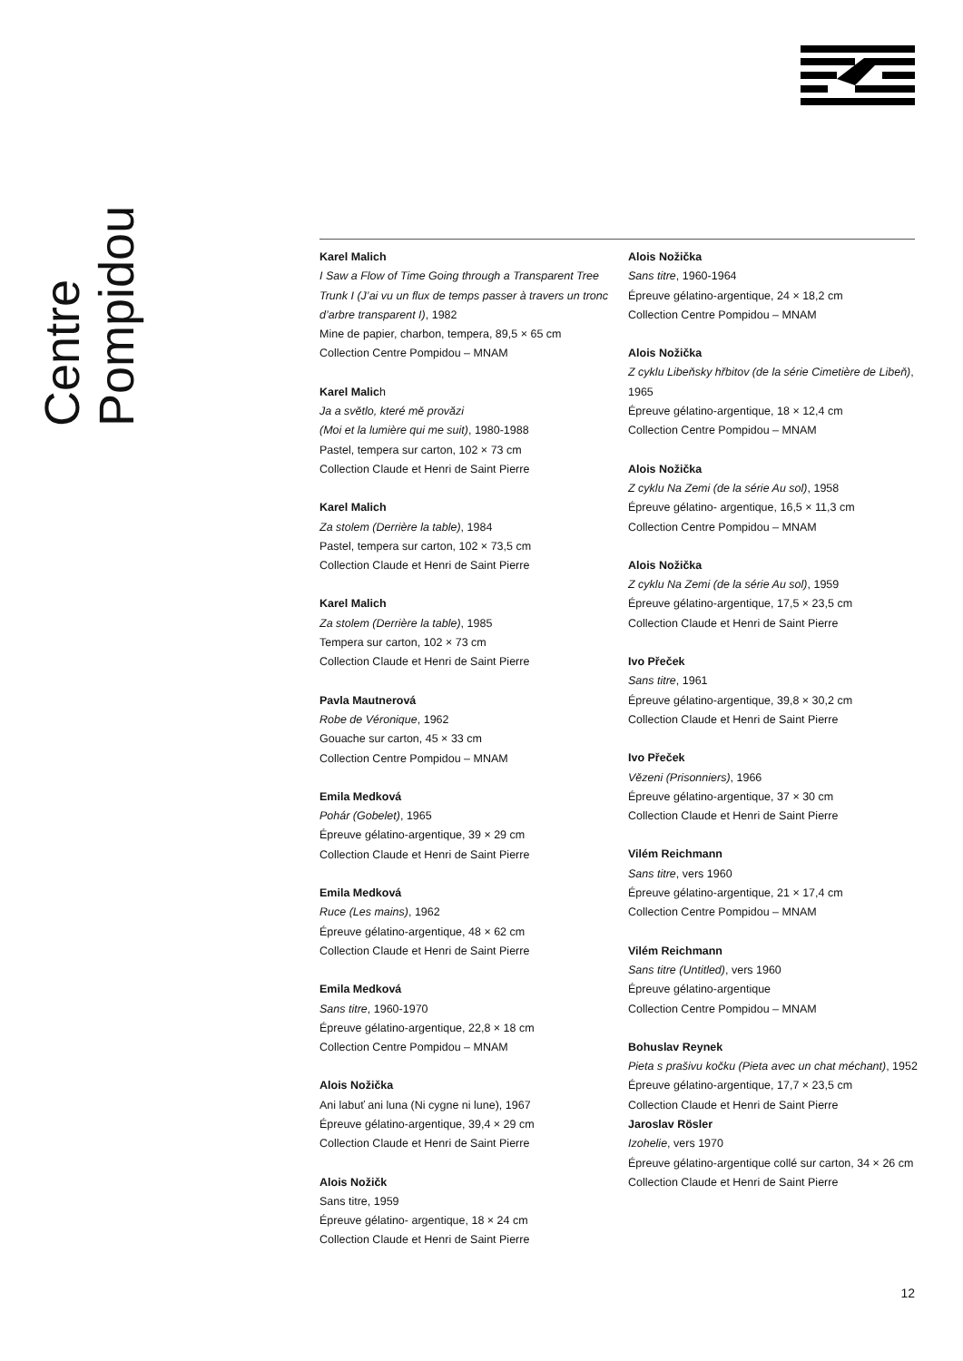Centre Pompidou
Karel Malich
I Saw a Flow of Time Going through a Transparent Tree Trunk I (J’ai vu un flux de temps passer à travers un tronc d’arbre transparent I), 1982
Mine de papier, charbon, tempera, 89,5 × 65 cm
Collection Centre Pompidou – MNAM
Karel Malich
Ja a světlo, které mě provăzi
(Moi et la lumière qui me suit), 1980-1988
Pastel, tempera sur carton, 102 × 73 cm
Collection Claude et Henri de Saint Pierre
Karel Malich
Za stolem (Derrière la table), 1984
Pastel, tempera sur carton, 102 × 73,5 cm
Collection Claude et Henri de Saint Pierre
Karel Malich
Za stolem (Derrière la table), 1985
Tempera sur carton, 102 × 73 cm
Collection Claude et Henri de Saint Pierre
Pavla Mautnerová
Robe de Véronique, 1962
Gouache sur carton, 45 × 33 cm
Collection Centre Pompidou – MNAM
Emila Medková
Pohár (Gobelet), 1965
Épreuve gélatino-argentique, 39 × 29 cm
Collection Claude et Henri de Saint Pierre
Emila Medková
Ruce (Les mains), 1962
Épreuve gélatino-argentique, 48 × 62 cm
Collection Claude et Henri de Saint Pierre
Emila Medková
Sans titre, 1960-1970
Épreuve gélatino-argentique, 22,8 × 18 cm
Collection Centre Pompidou – MNAM
Alois Nožička
Ani labuť ani luna (Ni cygne ni lune), 1967
Épreuve gélatino-argentique, 39,4 × 29 cm
Collection Claude et Henri de Saint Pierre
Alois Nožičk
Sans titre, 1959
Épreuve gélatino- argentique, 18 × 24 cm
Collection Claude et Henri de Saint Pierre
Alois Nožička
Sans titre, 1960-1964
Épreuve gélatino-argentique, 24 × 18,2 cm
Collection Centre Pompidou – MNAM
Alois Nožička
Z cyklu Libeňsky hřbitov (de la série Cimetière de Libeň), 1965
Épreuve gélatino-argentique, 18 × 12,4 cm
Collection Centre Pompidou – MNAM
Alois Nožička
Z cyklu Na Zemi (de la série Au sol), 1958
Épreuve gélatino- argentique, 16,5 × 11,3 cm
Collection Centre Pompidou – MNAM
Alois Nožička
Z cyklu Na Zemi (de la série Au sol), 1959
Épreuve gélatino-argentique, 17,5 × 23,5 cm
Collection Claude et Henri de Saint Pierre
Ivo Přeček
Sans titre, 1961
Épreuve gélatino-argentique, 39,8 × 30,2 cm
Collection Claude et Henri de Saint Pierre
Ivo Přeček
Vězeni (Prisonniers), 1966
Épreuve gélatino-argentique, 37 × 30 cm
Collection Claude et Henri de Saint Pierre
Vilém Reichmann
Sans titre, vers 1960
Épreuve gélatino-argentique, 21 × 17,4 cm
Collection Centre Pompidou – MNAM
Vilém Reichmann
Sans titre (Untitled), vers 1960
Épreuve gélatino-argentique
Collection Centre Pompidou – MNAM
Bohuslav Reynek
Pieta s prašivu kočku (Pieta avec un chat méchant), 1952
Épreuve gélatino-argentique, 17,7 × 23,5 cm
Collection Claude et Henri de Saint Pierre
Jaroslav Rösler
Izohelie, vers 1970
Épreuve gélatino-argentique collé sur carton, 34 × 26 cm
Collection Claude et Henri de Saint Pierre
12